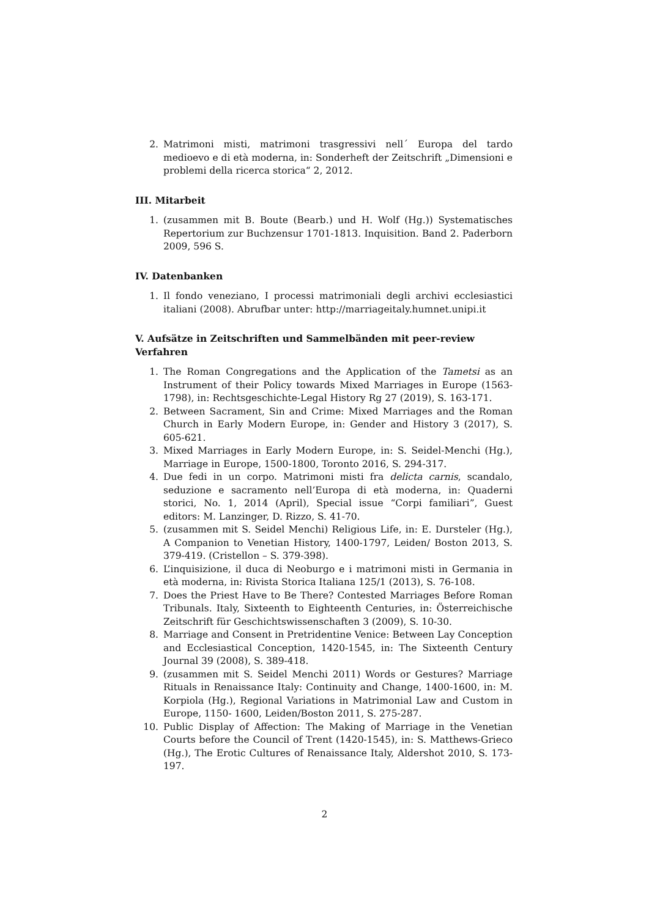2. Matrimoni misti, matrimoni trasgressivi nell´ Europa del tardo medioevo e di età moderna, in: Sonderheft der Zeitschrift „Dimensioni e problemi della ricerca storica“ 2, 2012.
III. Mitarbeit
1. (zusammen mit B. Boute (Bearb.) und H. Wolf (Hg.)) Systematisches Repertorium zur Buchzensur 1701-1813. Inquisition. Band 2. Paderborn 2009, 596 S.
IV. Datenbanken
1. Il fondo veneziano, I processi matrimoniali degli archivi ecclesiastici italiani (2008). Abrufbar unter: http://marriageitaly.humnet.unipi.it
V. Aufsätze in Zeitschriften und Sammelbänden mit peer-review Verfahren
1. The Roman Congregations and the Application of the Tametsi as an Instrument of their Policy towards Mixed Marriages in Europe (1563-1798), in: Rechtsgeschichte-Legal History Rg 27 (2019), S. 163-171.
2. Between Sacrament, Sin and Crime: Mixed Marriages and the Roman Church in Early Modern Europe, in: Gender and History 3 (2017), S. 605-621.
3. Mixed Marriages in Early Modern Europe, in: S. Seidel-Menchi (Hg.), Marriage in Europe, 1500-1800, Toronto 2016, S. 294-317.
4. Due fedi in un corpo. Matrimoni misti fra delicta carnis, scandalo, seduzione e sacramento nell’Europa di età moderna, in: Quaderni storici, No. 1, 2014 (April), Special issue “Corpi familiari”, Guest editors: M. Lanzinger, D. Rizzo, S. 41-70.
5. (zusammen mit S. Seidel Menchi) Religious Life, in: E. Dursteler (Hg.), A Companion to Venetian History, 1400-1797, Leiden/ Boston 2013, S. 379-419. (Cristellon – S. 379-398).
6. L’inquisizione, il duca di Neoburgo e i matrimoni misti in Germania in età moderna, in: Rivista Storica Italiana 125/1 (2013), S. 76-108.
7. Does the Priest Have to Be There? Contested Marriages Before Roman Tribunals. Italy, Sixteenth to Eighteenth Centuries, in: Österreichische Zeitschrift für Geschichtswissenschaften 3 (2009), S. 10-30.
8. Marriage and Consent in Pretridentine Venice: Between Lay Conception and Ecclesiastical Conception, 1420-1545, in: The Sixteenth Century Journal 39 (2008), S. 389-418.
9. (zusammen mit S. Seidel Menchi 2011) Words or Gestures? Marriage Rituals in Renaissance Italy: Continuity and Change, 1400-1600, in: M. Korpiola (Hg.), Regional Variations in Matrimonial Law and Custom in Europe, 1150- 1600, Leiden/Boston 2011, S. 275-287.
10. Public Display of Affection: The Making of Marriage in the Venetian Courts before the Council of Trent (1420-1545), in: S. Matthews-Grieco (Hg.), The Erotic Cultures of Renaissance Italy, Aldershot 2010, S. 173-197.
2